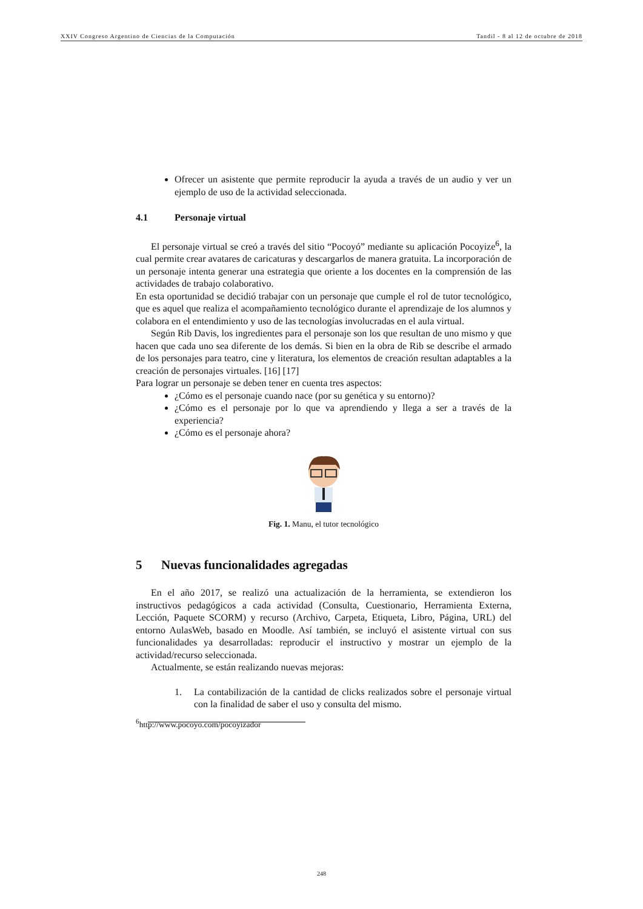XXIV Congreso Argentino de Ciencias de la Computación Tandil - 8 al 12 de octubre de 2018
Ofrecer un asistente que permite reproducir la ayuda a través de un audio y ver un ejemplo de uso de la actividad seleccionada.
4.1 Personaje virtual
El personaje virtual se creó a través del sitio “Pocoyó” mediante su aplicación Pocoyize<sup>6</sup>, la cual permite crear avatares de caricaturas y descargarlos de manera gratuita. La incorporación de un personaje intenta generar una estrategia que oriente a los docentes en la comprensión de las actividades de trabajo colaborativo.
En esta oportunidad se decidió trabajar con un personaje que cumple el rol de tutor tecnológico, que es aquel que realiza el acompañamiento tecnológico durante el aprendizaje de los alumnos y colabora en el entendimiento y uso de las tecnologías involucradas en el aula virtual.
Según Rib Davis, los ingredientes para el personaje son los que resultan de uno mismo y que hacen que cada uno sea diferente de los demás. Si bien en la obra de Rib se describe el armado de los personajes para teatro, cine y literatura, los elementos de creación resultan adaptables a la creación de personajes virtuales. [16] [17]
Para lograr un personaje se deben tener en cuenta tres aspectos:
¿Cómo es el personaje cuando nace (por su genética y su entorno)?
¿Cómo es el personaje por lo que va aprendiendo y llega a ser a través de la experiencia?
¿Cómo es el personaje ahora?
Fig. 1. Manu, el tutor tecnológico
5 Nuevas funcionalidades agregadas
En el año 2017, se realizó una actualización de la herramienta, se extendieron los instructivos pedagógicos a cada actividad (Consulta, Cuestionario, Herramienta Externa, Lección, Paquete SCORM) y recurso (Archivo, Carpeta, Etiqueta, Libro, Página, URL) del entorno AulasWeb, basado en Moodle. Así también, se incluyó el asistente virtual con sus funcionalidades ya desarrolladas: reproducir el instructivo y mostrar un ejemplo de la actividad/recurso seleccionada.
Actualmente, se están realizando nuevas mejoras:
1. La contabilización de la cantidad de clicks realizados sobre el personaje virtual con la finalidad de saber el uso y consulta del mismo.
<sup>6</sup> http://www.pocoyo.com/pocoyizador
248